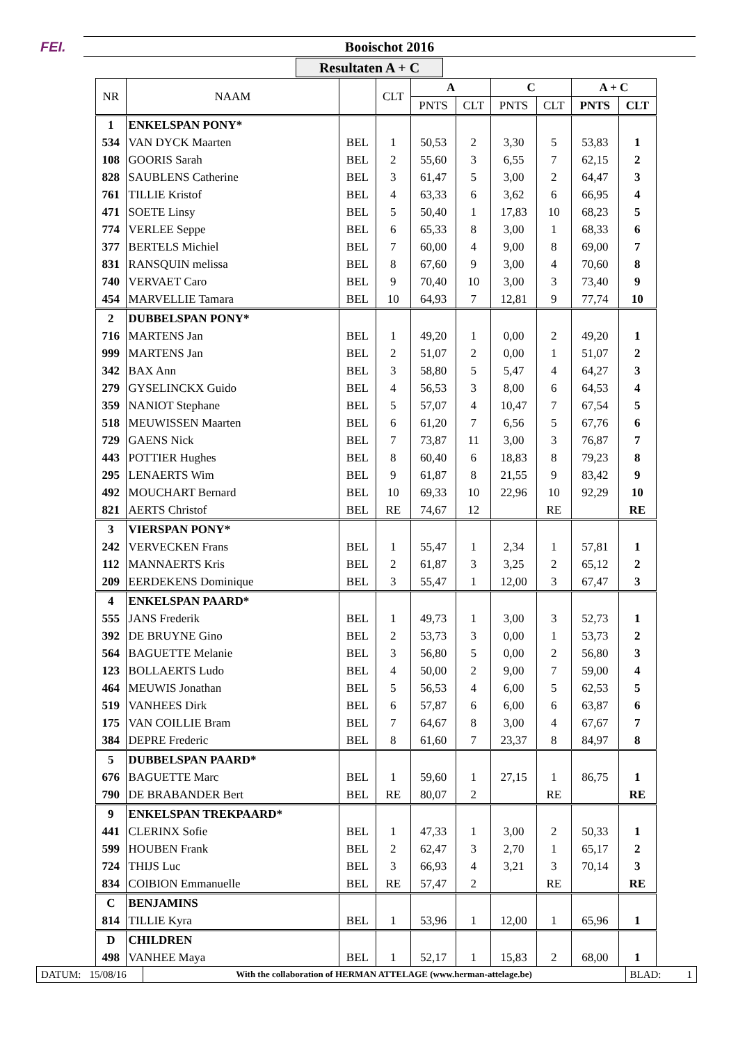FEI. Booischot 2016
Resultaten A + C
| NR | NAAM | | CLT | A | | C | | A + C | |
| --- | --- | --- | --- | --- | --- | --- | --- | --- | --- |
| | | | | PNTS | CLT | PNTS | CLT | PNTS | CLT |
| 1 | ENKELSPAN PONY* | | | | | | | | |
| 534 | VAN DYCK Maarten | BEL | 1 | 50,53 | 2 | 3,30 | 5 | 53,83 | 1 |
| 108 | GOORIS Sarah | BEL | 2 | 55,60 | 3 | 6,55 | 7 | 62,15 | 2 |
| 828 | SAUBLENS Catherine | BEL | 3 | 61,47 | 5 | 3,00 | 2 | 64,47 | 3 |
| 761 | TILLIE Kristof | BEL | 4 | 63,33 | 6 | 3,62 | 6 | 66,95 | 4 |
| 471 | SOETE Linsy | BEL | 5 | 50,40 | 1 | 17,83 | 10 | 68,23 | 5 |
| 774 | VERLEE Seppe | BEL | 6 | 65,33 | 8 | 3,00 | 1 | 68,33 | 6 |
| 377 | BERTELS Michiel | BEL | 7 | 60,00 | 4 | 9,00 | 8 | 69,00 | 7 |
| 831 | RANSQUIN melissa | BEL | 8 | 67,60 | 9 | 3,00 | 4 | 70,60 | 8 |
| 740 | VERVAET Caro | BEL | 9 | 70,40 | 10 | 3,00 | 3 | 73,40 | 9 |
| 454 | MARVELLIE Tamara | BEL | 10 | 64,93 | 7 | 12,81 | 9 | 77,74 | 10 |
| 2 | DUBBELSPAN PONY* | | | | | | | | |
| 716 | MARTENS Jan | BEL | 1 | 49,20 | 1 | 0,00 | 2 | 49,20 | 1 |
| 999 | MARTENS Jan | BEL | 2 | 51,07 | 2 | 0,00 | 1 | 51,07 | 2 |
| 342 | BAX Ann | BEL | 3 | 58,80 | 5 | 5,47 | 4 | 64,27 | 3 |
| 279 | GYSELINCKX Guido | BEL | 4 | 56,53 | 3 | 8,00 | 6 | 64,53 | 4 |
| 359 | NANIOT Stephane | BEL | 5 | 57,07 | 4 | 10,47 | 7 | 67,54 | 5 |
| 518 | MEUWISSEN Maarten | BEL | 6 | 61,20 | 7 | 6,56 | 5 | 67,76 | 6 |
| 729 | GAENS Nick | BEL | 7 | 73,87 | 11 | 3,00 | 3 | 76,87 | 7 |
| 443 | POTTIER Hughes | BEL | 8 | 60,40 | 6 | 18,83 | 8 | 79,23 | 8 |
| 295 | LENAERTS Wim | BEL | 9 | 61,87 | 8 | 21,55 | 9 | 83,42 | 9 |
| 492 | MOUCHART Bernard | BEL | 10 | 69,33 | 10 | 22,96 | 10 | 92,29 | 10 |
| 821 | AERTS Christof | BEL | RE | 74,67 | 12 | | RE | | RE |
| 3 | VIERSPAN PONY* | | | | | | | | |
| 242 | VERVECKEN Frans | BEL | 1 | 55,47 | 1 | 2,34 | 1 | 57,81 | 1 |
| 112 | MANNAERTS Kris | BEL | 2 | 61,87 | 3 | 3,25 | 2 | 65,12 | 2 |
| 209 | EERDEKENS Dominique | BEL | 3 | 55,47 | 1 | 12,00 | 3 | 67,47 | 3 |
| 4 | ENKELSPAN PAARD* | | | | | | | | |
| 555 | JANS Frederik | BEL | 1 | 49,73 | 1 | 3,00 | 3 | 52,73 | 1 |
| 392 | DE BRUYNE Gino | BEL | 2 | 53,73 | 3 | 0,00 | 1 | 53,73 | 2 |
| 564 | BAGUETTE Melanie | BEL | 3 | 56,80 | 5 | 0,00 | 2 | 56,80 | 3 |
| 123 | BOLLAERTS Ludo | BEL | 4 | 50,00 | 2 | 9,00 | 7 | 59,00 | 4 |
| 464 | MEUWIS Jonathan | BEL | 5 | 56,53 | 4 | 6,00 | 5 | 62,53 | 5 |
| 519 | VANHEES Dirk | BEL | 6 | 57,87 | 6 | 6,00 | 6 | 63,87 | 6 |
| 175 | VAN COILLIE Bram | BEL | 7 | 64,67 | 8 | 3,00 | 4 | 67,67 | 7 |
| 384 | DEPRE Frederic | BEL | 8 | 61,60 | 7 | 23,37 | 8 | 84,97 | 8 |
| 5 | DUBBELSPAN PAARD* | | | | | | | | |
| 676 | BAGUETTE Marc | BEL | 1 | 59,60 | 1 | 27,15 | 1 | 86,75 | 1 |
| 790 | DE BRABANDER Bert | BEL | RE | 80,07 | 2 | | RE | | RE |
| 9 | ENKELSPAN TREKPAARD* | | | | | | | | |
| 441 | CLERINX Sofie | BEL | 1 | 47,33 | 1 | 3,00 | 2 | 50,33 | 1 |
| 599 | HOUBEN Frank | BEL | 2 | 62,47 | 3 | 2,70 | 1 | 65,17 | 2 |
| 724 | THIJS Luc | BEL | 3 | 66,93 | 4 | 3,21 | 3 | 70,14 | 3 |
| 834 | COIBION Emmanuelle | BEL | RE | 57,47 | 2 | | RE | | RE |
| C | BENJAMINS | | | | | | | | |
| 814 | TILLIE Kyra | BEL | 1 | 53,96 | 1 | 12,00 | 1 | 65,96 | 1 |
| D | CHILDREN | | | | | | | | |
| 498 | VANHEE Maya | BEL | 1 | 52,17 | 1 | 15,83 | 2 | 68,00 | 1 |
DATUM: 15/08/16
With the collaboration of HERMAN ATTELAGE (www.herman-attelage.be)
BLAD: 1